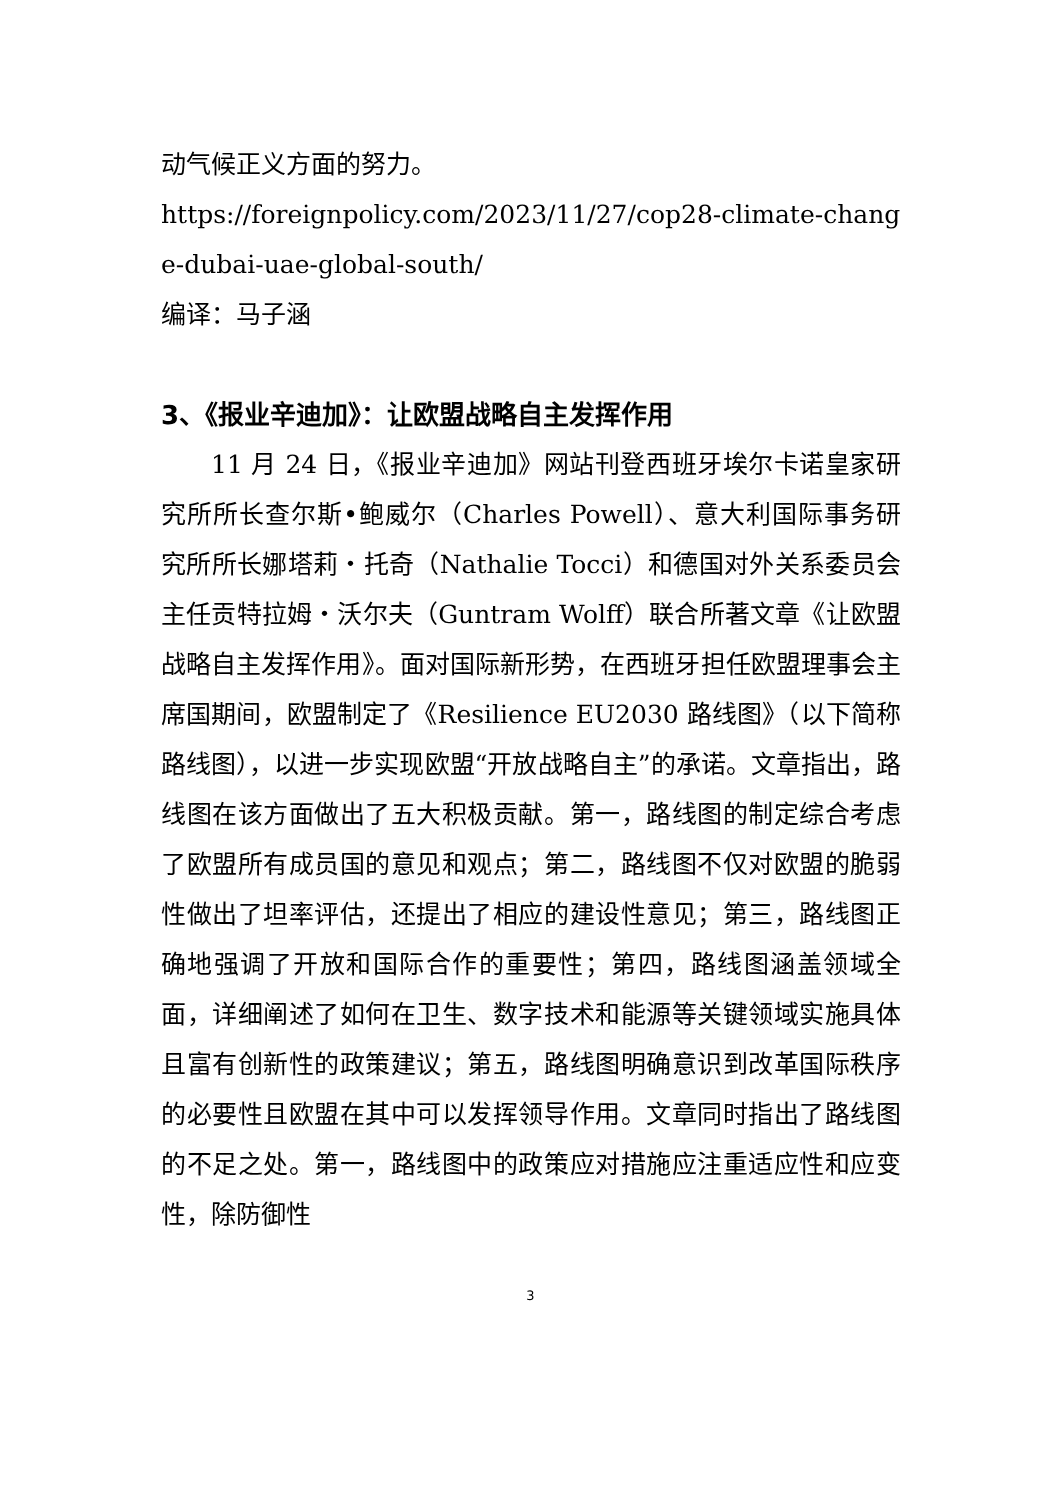动气候正义方面的努力。
https://foreignpolicy.com/2023/11/27/cop28-climate-change-dubai-uae-global-south/
编译：马子涵
3、《报业辛迪加》：让欧盟战略自主发挥作用
11 月 24 日，《报业辛迪加》网站刊登西班牙埃尔卡诺皇家研究所所长查尔斯•鲍威尔（Charles Powell）、意大利国际事务研究所所长娜塔莉・托奇（Nathalie Tocci）和德国对外关系委员会主任贡特拉姆・沃尔夫（Guntram Wolff）联合所著文章《让欧盟战略自主发挥作用》。面对国际新形势，在西班牙担任欧盟理事会主席国期间，欧盟制定了《Resilience EU2030 路线图》（以下简称路线图），以进一步实现欧盟“开放战略自主”的承诺。文章指出，路线图在该方面做出了五大积极贡献。第一，路线图的制定综合考虑了欧盟所有成员国的意见和观点；第二，路线图不仅对欧盟的脆弱性做出了坦率评估，还提出了相应的建设性意见；第三，路线图正确地强调了开放和国际合作的重要性；第四，路线图涵盖领域全面，详细阐述了如何在卫生、数字技术和能源等关键领域实施具体且富有创新性的政策建议；第五，路线图明确意识到改革国际秩序的必要性且欧盟在其中可以发挥领导作用。文章同时指出了路线图的不足之处。第一，路线图中的政策应对措施应注重适应性和应变性，除防御性
3